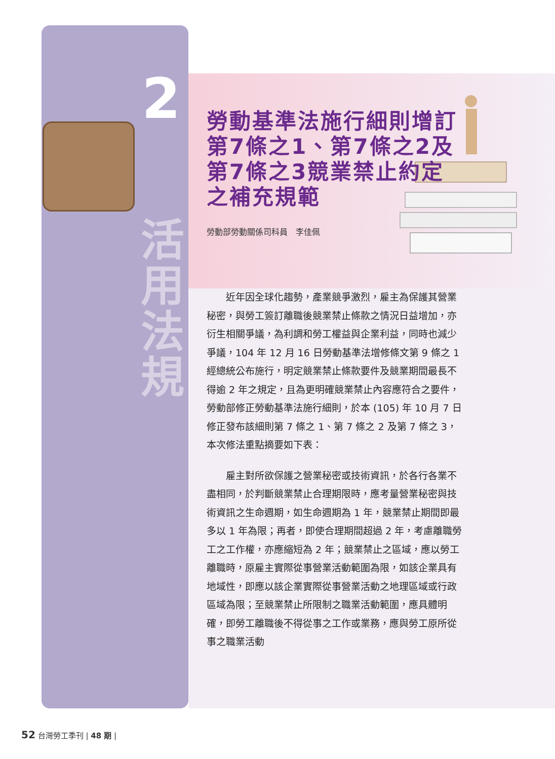2
活
用
法
規
勞動基準法施行細則增訂第7條之1、第7條之2及第7條之3競業禁止約定之補充規範
勞動部勞動關係司科員　李佳佩
近年因全球化趨勢，產業競爭激烈，雇主為保護其營業秘密，與勞工簽訂離職後競業禁止條款之情況日益增加，亦衍生相關爭議，為利調和勞工權益與企業利益，同時也減少爭議，104 年 12 月 16 日勞動基準法增修條文第 9 條之 1 經總統公布施行，明定競業禁止條款要件及競業期間最長不得逾 2 年之規定，且為更明確競業禁止內容應符合之要件，勞動部修正勞動基準法施行細則，於本 (105) 年 10 月 7 日修正發布該細則第 7 條之 1、第 7 條之 2 及第 7 條之 3，本次修法重點摘要如下表：
雇主對所欲保護之營業秘密或技術資訊，於各行各業不盡相同，於判斷競業禁止合理期限時，應考量營業秘密與技術資訊之生命週期，如生命週期為 1 年，競業禁止期間即最多以 1 年為限；再者，即使合理期間超過 2 年，考慮離職勞工之工作權，亦應縮短為 2 年；競業禁止之區域，應以勞工離職時，原雇主實際從事營業活動範圍為限，如該企業具有地域性，即應以該企業實際從事營業活動之地理區域或行政區域為限；至競業禁止所限制之職業活動範圍，應具體明確，即勞工離職後不得從事之工作或業務，應與勞工原所從事之職業活動
52 台灣勞工季刊 | 48 期 |